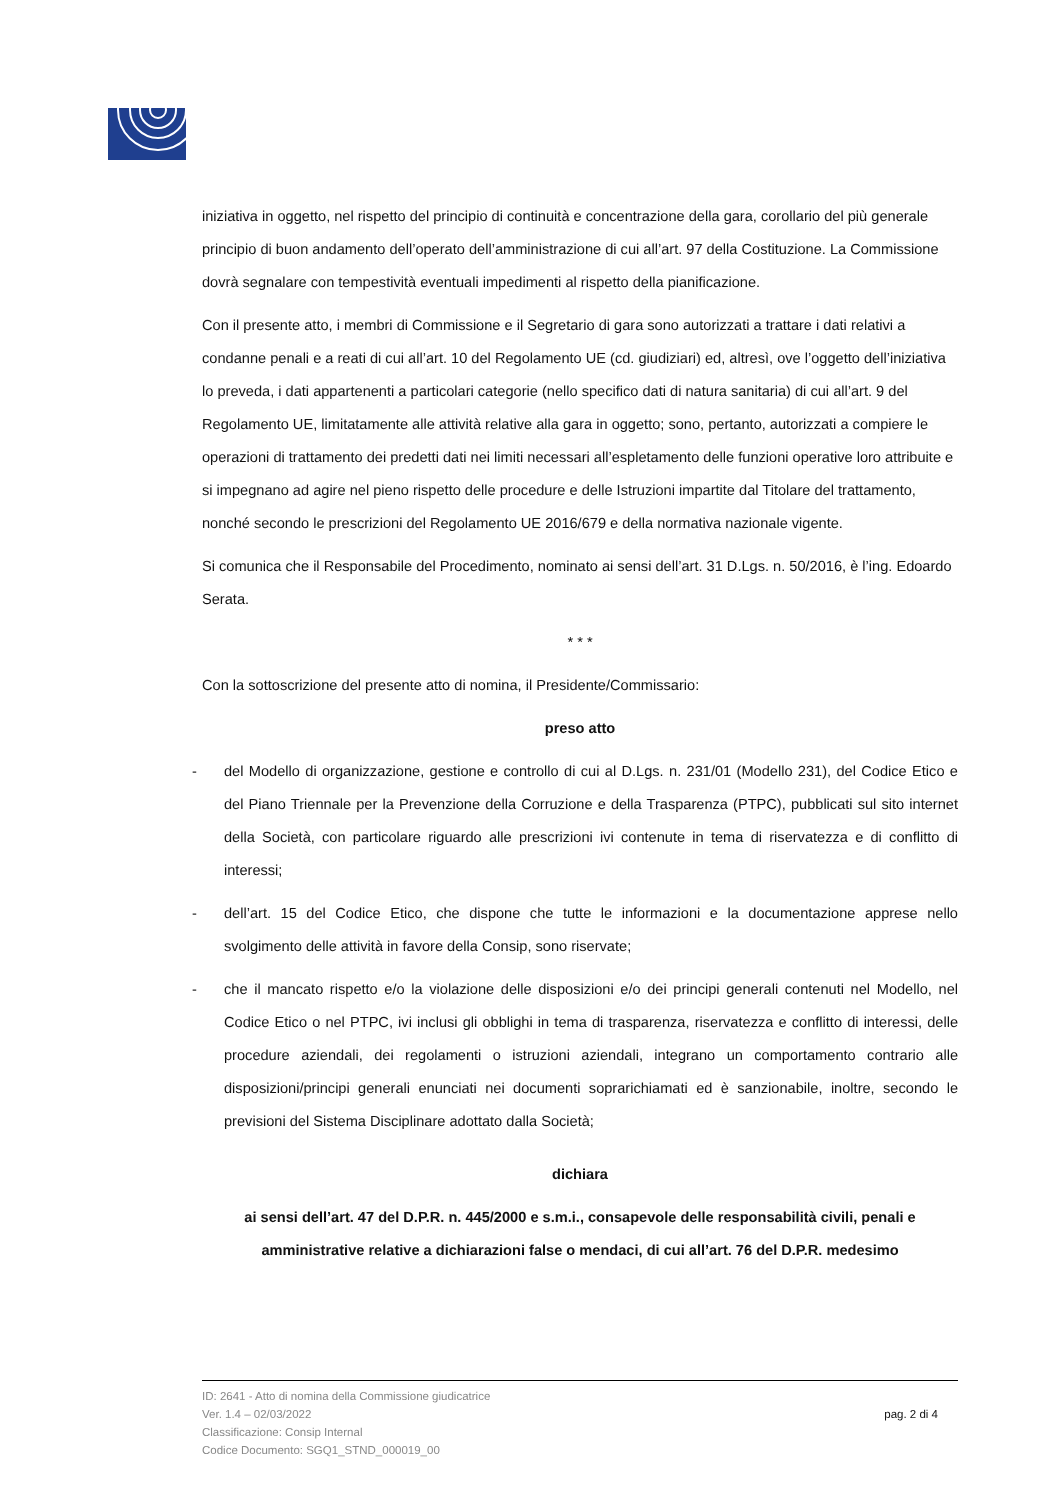iniziativa in oggetto, nel rispetto del principio di continuità e concentrazione della gara, corollario del più generale principio di buon andamento dell’operato dell’amministrazione di cui all’art. 97 della Costituzione. La Commissione dovrà segnalare con tempestività eventuali impedimenti al rispetto della pianificazione.
Con il presente atto, i membri di Commissione e il Segretario di gara sono autorizzati a trattare i dati relativi a condanne penali e a reati di cui all’art. 10 del Regolamento UE (cd. giudiziari) ed, altresì, ove l’oggetto dell’iniziativa lo preveda, i dati appartenenti a particolari categorie (nello specifico dati di natura sanitaria) di cui all’art. 9 del Regolamento UE, limitatamente alle attività relative alla gara in oggetto; sono, pertanto, autorizzati a compiere le operazioni di trattamento dei predetti dati nei limiti necessari all’espletamento delle funzioni operative loro attribuite e si impegnano ad agire nel pieno rispetto delle procedure e delle Istruzioni impartite dal Titolare del trattamento, nonché secondo le prescrizioni del Regolamento UE 2016/679 e della normativa nazionale vigente.
Si comunica che il Responsabile del Procedimento, nominato ai sensi dell’art. 31 D.Lgs. n. 50/2016, è l’ing. Edoardo Serata.
* * *
Con la sottoscrizione del presente atto di nomina, il Presidente/Commissario:
preso atto
- del Modello di organizzazione, gestione e controllo di cui al D.Lgs. n. 231/01 (Modello 231), del Codice Etico e del Piano Triennale per la Prevenzione della Corruzione e della Trasparenza (PTPC), pubblicati sul sito internet della Società, con particolare riguardo alle prescrizioni ivi contenute in tema di riservatezza e di conflitto di interessi;
- dell’art. 15 del Codice Etico, che dispone che tutte le informazioni e la documentazione apprese nello svolgimento delle attività in favore della Consip, sono riservate;
- che il mancato rispetto e/o la violazione delle disposizioni e/o dei principi generali contenuti nel Modello, nel Codice Etico o nel PTPC, ivi inclusi gli obblighi in tema di trasparenza, riservatezza e conflitto di interessi, delle procedure aziendali, dei regolamenti o istruzioni aziendali, integrano un comportamento contrario alle disposizioni/principi generali enunciati nei documenti soprarichiamati ed è sanzionabile, inoltre, secondo le previsioni del Sistema Disciplinare adottato dalla Società;
dichiara
ai sensi dell’art. 47 del D.P.R. n. 445/2000 e s.m.i., consapevole delle responsabilità civili, penali e amministrative relative a dichiarazioni false o mendaci, di cui all’art. 76 del D.P.R. medesimo
ID: 2641 - Atto di nomina della Commissione giudicatrice
Ver. 1.4 – 02/03/2022
Classificazione: Consip Internal
Codice Documento: SGQ1_STND_000019_00
pag. 2 di 4